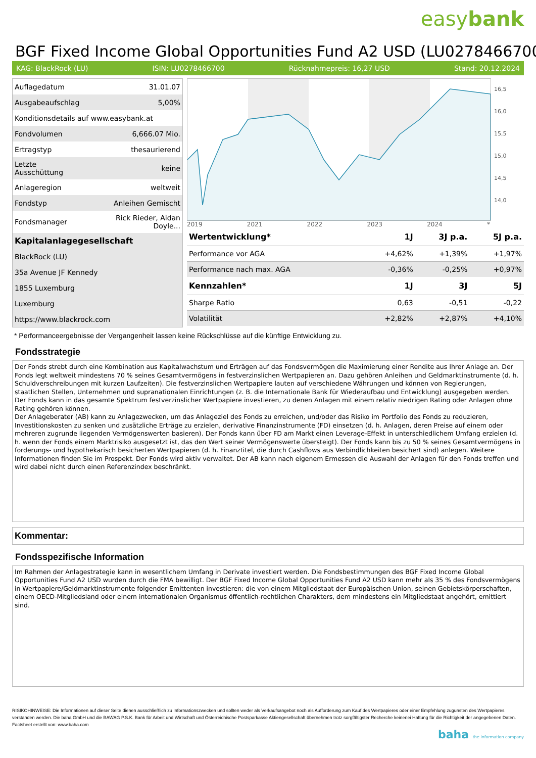easybank
BGF Fixed Income Global Opportunities Fund A2 USD (LU0278466700
KAG: BlackRock (LU) ISIN: LU0278466700 Rücknahmepreis: 16,27 USD Stand: 20.12.2024
| Auflagedatum | 31.01.07 |
| Ausgabeaufschlag | 5,00% |
| Konditionsdetails auf www.easybank.at | |
| Fondvolumen | 6,666.07 Mio. |
| Ertragstyp | thesaurierend |
| Letzte Ausschüttung | keine |
| Anlageregion | weltweit |
| Fondstyp | Anleihen Gemischt |
| Fondsmanager | Rick Rieder, Aidan Doyle... |
| Kapitalanlagegesellschaft | |
| BlackRock (LU) | |
| 35a Avenue JF Kennedy | |
| 1855 Luxemburg | |
| Luxemburg | |
| https://www.blackrock.com | |
16,5
16,0
15,5
15,0
14,5
14,0
2019 2021 2022 2023 2024 *
| Wertentwicklung* | 1J | 3J p.a. | 5J p.a. |
| --- | --- | --- | --- |
| Performance vor AGA | +4,62% | +1,39% | +1,97% |
| Performance nach max. AGA | -0,36% | -0,25% | +0,97% |
| Kennzahlen* | 1J | 3J | 5J |
| Sharpe Ratio | 0,63 | -0,51 | -0,22 |
| Volatilität | +2,82% | +2,87% | +4,10% |
* Performanceergebnisse der Vergangenheit lassen keine Rückschlüsse auf die künftige Entwicklung zu.
Fondsstrategie
Der Fonds strebt durch eine Kombination aus Kapitalwachstum und Erträgen auf das Fondsvermögen die Maximierung einer Rendite aus Ihrer Anlage an. Der Fonds legt weltweit mindestens 70 % seines Gesamtvermögens in festverzinslichen Wertpapieren an. Dazu gehören Anleihen und Geldmarktinstrumente (d. h. Schuldverschreibungen mit kurzen Laufzeiten). Die festverzinslichen Wertpapiere lauten auf verschiedene Währungen und können von Regierungen, staatlichen Stellen, Unternehmen und supranationalen Einrichtungen (z. B. die Internationale Bank für Wiederaufbau und Entwicklung) ausgegeben werden. Der Fonds kann in das gesamte Spektrum festverzinslicher Wertpapiere investieren, zu denen Anlagen mit einem relativ niedrigen Rating oder Anlagen ohne Rating gehören können.
Der Anlageberater (AB) kann zu Anlagezwecken, um das Anlageziel des Fonds zu erreichen, und/oder das Risiko im Portfolio des Fonds zu reduzieren, Investitionskosten zu senken und zusätzliche Erträge zu erzielen, derivative Finanzinstrumente (FD) einsetzen (d. h. Anlagen, deren Preise auf einem oder mehreren zugrunde liegenden Vermögenswerten basieren). Der Fonds kann über FD am Markt einen Leverage-Effekt in unterschiedlichem Umfang erzielen (d. h. wenn der Fonds einem Marktrisiko ausgesetzt ist, das den Wert seiner Vermögenswerte übersteigt). Der Fonds kann bis zu 50 % seines Gesamtvermögens in forderungs- und hypothekarisch besicherten Wertpapieren (d. h. Finanztitel, die durch Cashflows aus Verbindlichkeiten besichert sind) anlegen. Weitere Informationen finden Sie im Prospekt. Der Fonds wird aktiv verwaltet. Der AB kann nach eigenem Ermessen die Auswahl der Anlagen für den Fonds treffen und wird dabei nicht durch einen Referenzindex beschränkt.
Kommentar:
Fondsspezifische Information
Im Rahmen der Anlagestrategie kann in wesentlichem Umfang in Derivate investiert werden. Die Fondsbestimmungen des BGF Fixed Income Global Opportunities Fund A2 USD wurden durch die FMA bewilligt. Der BGF Fixed Income Global Opportunities Fund A2 USD kann mehr als 35 % des Fondsvermögens in Wertpapiere/Geldmarktinstrumente folgender Emittenten investieren: die von einem Mitgliedstaat der Europäischen Union, seinen Gebietskörperschaften, einem OECD-Mitgliedsland oder einem internationalen Organismus öffentlich-rechtlichen Charakters, dem mindestens ein Mitgliedstaat angehört, emittiert sind.
RISIKOHINWEISE: Die Informationen auf dieser Seite dienen ausschließlich zu Informationszwecken und sollten weder als Verkaufsangebot noch als Aufforderung zum Kauf des Wertpapieres oder einer Empfehlung zugunsten des Wertpapieres verstanden werden. Die baha GmbH und die BAWAG P.S.K. Bank für Arbeit und Wirtschaft und Österreichische Postsparkasse Aktiengesellschaft übernehmen trotz sorgfältigster Recherche keinerlei Haftung für die Richtigkeit der angegebenen Daten.
Factsheet erstellt von: www.baha.com
baha the information company